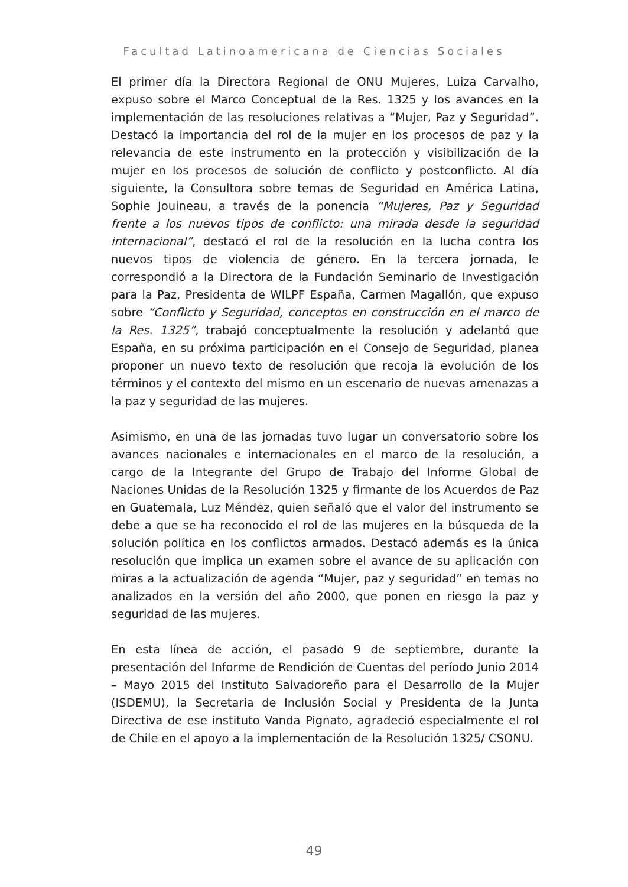Facultad Latinoamericana de Ciencias Sociales
El primer día la Directora Regional de ONU Mujeres, Luiza Carvalho, expuso sobre el Marco Conceptual de la Res. 1325 y los avances en la implementación de las resoluciones relativas a “Mujer, Paz y Seguridad”. Destacó la importancia del rol de la mujer en los procesos de paz y la relevancia de este instrumento en la protección y visibilización de la mujer en los procesos de solución de conflicto y postconflicto. Al día siguiente, la Consultora sobre temas de Seguridad en América Latina, Sophie Jouineau, a través de la ponencia “Mujeres, Paz y Seguridad frente a los nuevos tipos de conflicto: una mirada desde la seguridad internacional”, destacó el rol de la resolución en la lucha contra los nuevos tipos de violencia de género. En la tercera jornada, le correspondió a la Directora de la Fundación Seminario de Investigación para la Paz, Presidenta de WILPF España, Carmen Magallón, que expuso sobre “Conflicto y Seguridad, conceptos en construcción en el marco de la Res. 1325”, trabajó conceptualmente la resolución y adelantó que España, en su próxima participación en el Consejo de Seguridad, planea proponer un nuevo texto de resolución que recoja la evolución de los términos y el contexto del mismo en un escenario de nuevas amenazas a la paz y seguridad de las mujeres.
Asimismo, en una de las jornadas tuvo lugar un conversatorio sobre los avances nacionales e internacionales en el marco de la resolución, a cargo de la Integrante del Grupo de Trabajo del Informe Global de Naciones Unidas de la Resolución 1325 y firmante de los Acuerdos de Paz en Guatemala, Luz Méndez, quien señaló que el valor del instrumento se debe a que se ha reconocido el rol de las mujeres en la búsqueda de la solución política en los conflictos armados. Destacó además es la única resolución que implica un examen sobre el avance de su aplicación con miras a la actualización de agenda “Mujer, paz y seguridad” en temas no analizados en la versión del año 2000, que ponen en riesgo la paz y seguridad de las mujeres.
En esta línea de acción, el pasado 9 de septiembre, durante la presentación del Informe de Rendición de Cuentas del período Junio 2014 – Mayo 2015 del Instituto Salvadoreño para el Desarrollo de la Mujer (ISDEMU), la Secretaria de Inclusión Social y Presidenta de la Junta Directiva de ese instituto Vanda Pignato, agradeció especialmente el rol de Chile en el apoyo a la implementación de la Resolución 1325/ CSONU.
49